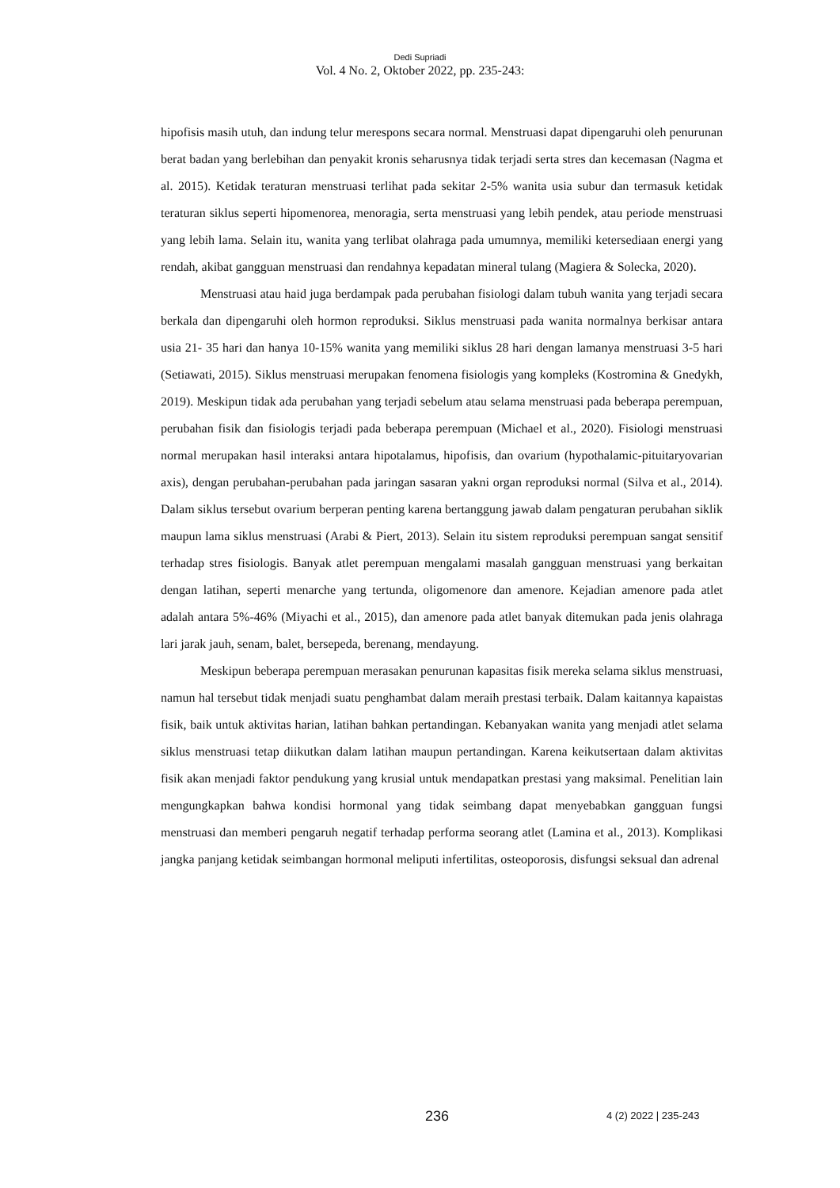Dedi Supriadi
Vol. 4 No. 2, Oktober 2022, pp. 235-243:
hipofisis masih utuh, dan indung telur merespons secara normal. Menstruasi dapat dipengaruhi oleh penurunan berat badan yang berlebihan dan penyakit kronis seharusnya tidak terjadi serta stres dan kecemasan (Nagma et al. 2015). Ketidak teraturan menstruasi terlihat pada sekitar 2-5% wanita usia subur dan termasuk ketidak teraturan siklus seperti hipomenorea, menoragia, serta menstruasi yang lebih pendek, atau periode menstruasi yang lebih lama. Selain itu, wanita yang terlibat olahraga pada umumnya, memiliki ketersediaan energi yang rendah, akibat gangguan menstruasi dan rendahnya kepadatan mineral tulang (Magiera & Solecka, 2020).
Menstruasi atau haid juga berdampak pada perubahan fisiologi dalam tubuh wanita yang terjadi secara berkala dan dipengaruhi oleh hormon reproduksi. Siklus menstruasi pada wanita normalnya berkisar antara usia 21- 35 hari dan hanya 10-15% wanita yang memiliki siklus 28 hari dengan lamanya menstruasi 3-5 hari (Setiawati, 2015). Siklus menstruasi merupakan fenomena fisiologis yang kompleks (Kostromina & Gnedykh, 2019). Meskipun tidak ada perubahan yang terjadi sebelum atau selama menstruasi pada beberapa perempuan, perubahan fisik dan fisiologis terjadi pada beberapa perempuan (Michael et al., 2020). Fisiologi menstruasi normal merupakan hasil interaksi antara hipotalamus, hipofisis, dan ovarium (hypothalamic-pituitaryovarian axis), dengan perubahan-perubahan pada jaringan sasaran yakni organ reproduksi normal (Silva et al., 2014). Dalam siklus tersebut ovarium berperan penting karena bertanggung jawab dalam pengaturan perubahan siklik maupun lama siklus menstruasi (Arabi & Piert, 2013). Selain itu sistem reproduksi perempuan sangat sensitif terhadap stres fisiologis. Banyak atlet perempuan mengalami masalah gangguan menstruasi yang berkaitan dengan latihan, seperti menarche yang tertunda, oligomenore dan amenore. Kejadian amenore pada atlet adalah antara 5%-46% (Miyachi et al., 2015), dan amenore pada atlet banyak ditemukan pada jenis olahraga lari jarak jauh, senam, balet, bersepeda, berenang, mendayung.
Meskipun beberapa perempuan merasakan penurunan kapasitas fisik mereka selama siklus menstruasi, namun hal tersebut tidak menjadi suatu penghambat dalam meraih prestasi terbaik. Dalam kaitannya kapaistas fisik, baik untuk aktivitas harian, latihan bahkan pertandingan. Kebanyakan wanita yang menjadi atlet selama siklus menstruasi tetap diikutkan dalam latihan maupun pertandingan. Karena keikutsertaan dalam aktivitas fisik akan menjadi faktor pendukung yang krusial untuk mendapatkan prestasi yang maksimal. Penelitian lain mengungkapkan bahwa kondisi hormonal yang tidak seimbang dapat menyebabkan gangguan fungsi menstruasi dan memberi pengaruh negatif terhadap performa seorang atlet (Lamina et al., 2013). Komplikasi jangka panjang ketidak seimbangan hormonal meliputi infertilitas, osteoporosis, disfungsi seksual dan adrenal
236 4 (2) 2022 | 235-243